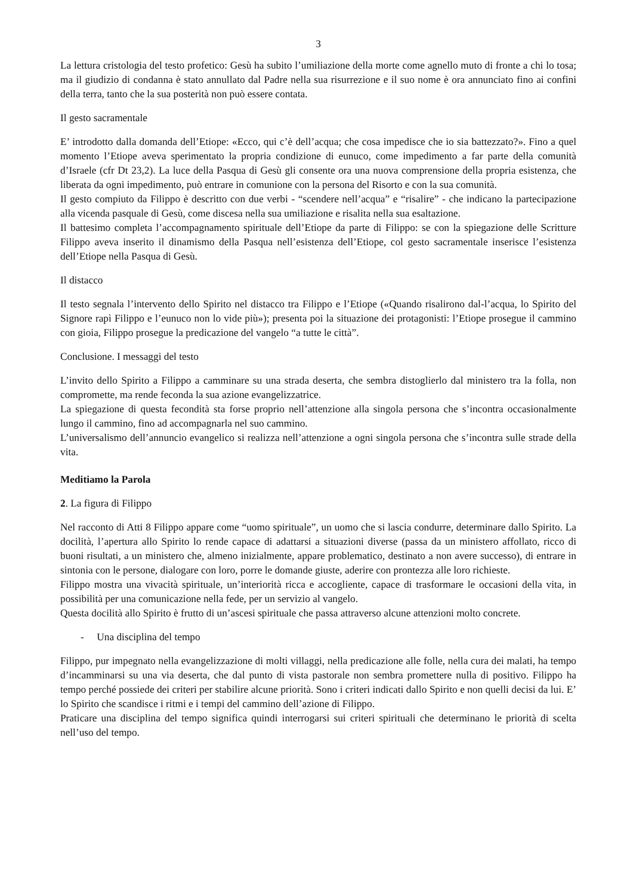3
La lettura cristologia del testo profetico: Gesù ha subito l’umiliazione della morte come agnello muto di fronte a chi lo tosa; ma il giudizio di condanna è stato annullato dal Padre nella sua risurrezione e il suo nome è ora annunciato fino ai confini della terra, tanto che la sua posterità non può essere contata.
Il gesto sacramentale
E’ introdotto dalla domanda dell’Etiope: «Ecco, qui c’è dell’acqua; che cosa impedisce che io sia battezzato?». Fino a quel momento l’Etiope aveva sperimentato la propria condizione di eunuco, come impedimento a far parte della comunità d’Israele (cfr Dt 23,2). La luce della Pasqua di Gesù gli consente ora una nuova comprensione della propria esistenza, che liberata da ogni impedimento, può entrare in comunione con la persona del Risorto e con la sua comunità.
Il gesto compiuto da Filippo è descritto con due verbi - “scendere nell’acqua” e “risalire” - che indicano la partecipazione alla vicenda pasquale di Gesù, come discesa nella sua umiliazione e risalita nella sua esaltazione.
Il battesimo completa l’accompagnamento spirituale dell’Etiope da parte di Filippo: se con la spiegazione delle Scritture Filippo aveva inserito il dinamismo della Pasqua nell’esistenza dell’Etiope, col gesto sacramentale inserisce l’esistenza dell’Etiope nella Pasqua di Gesù.
Il distacco
Il testo segnala l’intervento dello Spirito nel distacco tra Filippo e l’Etiope («Quando risalirono dal-l’acqua, lo Spirito del Signore rapì Filippo e l’eunuco non lo vide più»); presenta poi la situazione dei protagonisti: l’Etiope prosegue il cammino con gioia, Filippo prosegue la predicazione del vangelo “a tutte le città”.
Conclusione. I messaggi del testo
L’invito dello Spirito a Filippo a camminare su una strada deserta, che sembra distoglierlo dal ministero tra la folla, non compromette, ma rende feconda la sua azione evangelizzatrice.
La spiegazione di questa fecondità sta forse proprio nell’attenzione alla singola persona che s’incontra occasionalmente lungo il cammino, fino ad accompagnarla nel suo cammino.
L’universalismo dell’annuncio evangelico si realizza nell’attenzione a ogni singola persona che s’incontra sulle strade della vita.
Meditiamo la Parola
2. La figura di Filippo
Nel racconto di Atti 8 Filippo appare come “uomo spirituale”, un uomo che si lascia condurre, determinare dallo Spirito. La docilità, l’apertura allo Spirito lo rende capace di adattarsi a situazioni diverse (passa da un ministero affollato, ricco di buoni risultati, a un ministero che, almeno inizialmente, appare problematico, destinato a non avere successo), di entrare in sintonia con le persone, dialogare con loro, porre le domande giuste, aderire con prontezza alle loro richieste.
Filippo mostra una vivacità spirituale, un’interiorità ricca e accogliente, capace di trasformare le occasioni della vita, in possibilità per una comunicazione nella fede, per un servizio al vangelo.
Questa docilità allo Spirito è frutto di un’ascesi spirituale che passa attraverso alcune attenzioni molto concrete.
- Una disciplina del tempo
Filippo, pur impegnato nella evangelizzazione di molti villaggi, nella predicazione alle folle, nella cura dei malati, ha tempo d’incamminarsi su una via deserta, che dal punto di vista pastorale non sembra promettere nulla di positivo. Filippo ha tempo perché possiede dei criteri per stabilire alcune priorità. Sono i criteri indicati dallo Spirito e non quelli decisi da lui. E’ lo Spirito che scandisce i ritmi e i tempi del cammino dell’azione di Filippo.
Praticare una disciplina del tempo significa quindi interrogarsi sui criteri spirituali che determinano le priorità di scelta nell’uso del tempo.